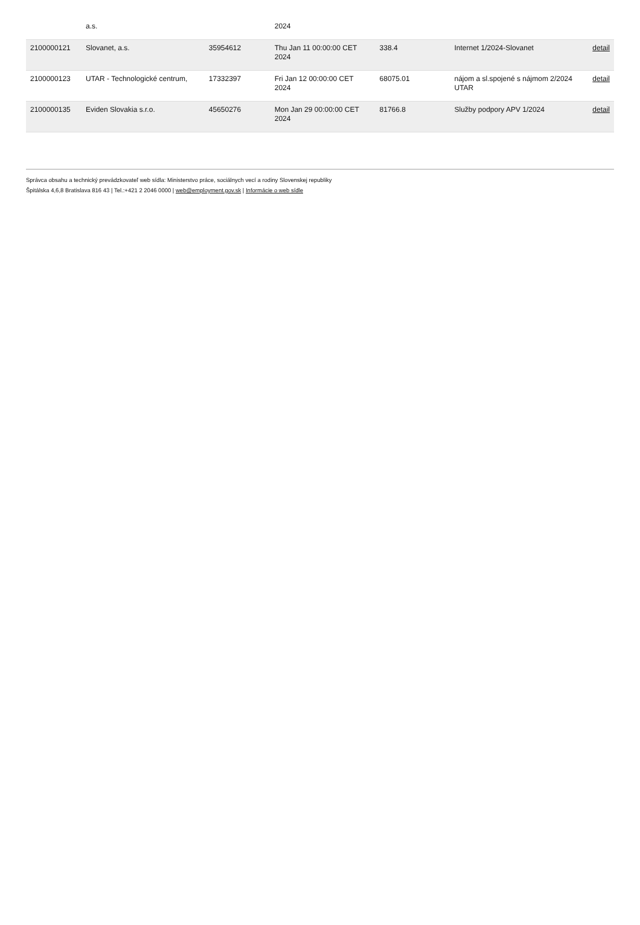| | a.s. | | 2024 | | | |
| 2100000121 | Slovanet, a.s. | 35954612 | Thu Jan 11 00:00:00 CET 2024 | 338.4 | Internet 1/2024-Slovanet | detail |
| 2100000123 | UTAR - Technologické centrum, | 17332397 | Fri Jan 12 00:00:00 CET 2024 | 68075.01 | nájom a sl.spojené s nájmom 2/2024 UTAR | detail |
| 2100000135 | Eviden Slovakia s.r.o. | 45650276 | Mon Jan 29 00:00:00 CET 2024 | 81766.8 | Služby podpory APV 1/2024 | detail |
Správca obsahu a technický prevádzkovateľ web sídla: Ministerstvo práce, sociálnych vecí a rodiny Slovenskej republiky
Špitálska 4,6,8 Bratislava 816 43 | Tel.:+421 2 2046 0000 | web@employment.gov.sk | Informácie o web sídle